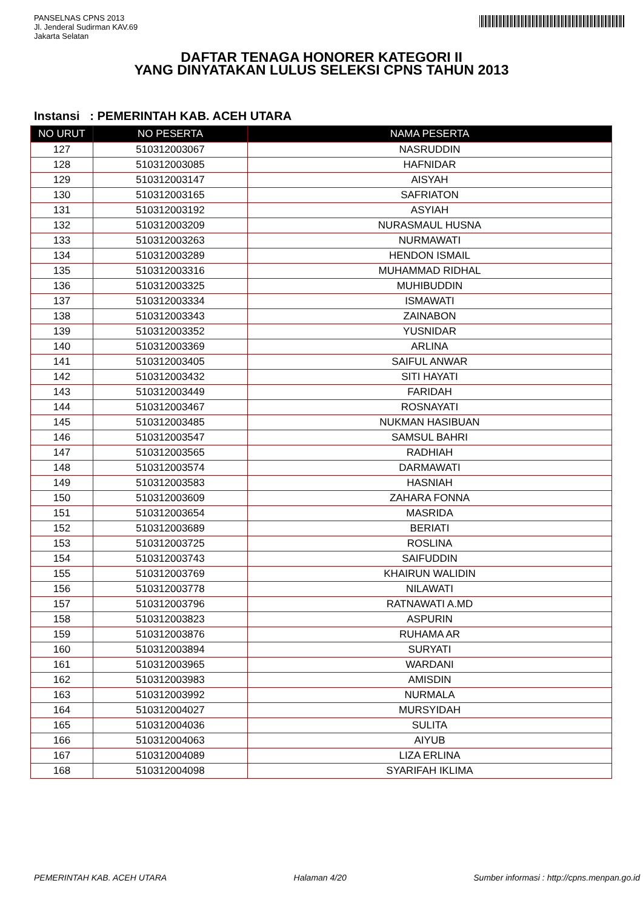PANSELNAS CPNS 2013
Jl. Jenderal Sudirman KAV.69
Jakarta Selatan
DAFTAR TENAGA HONORER KATEGORI II
YANG DINYATAKAN LULUS SELEKSI CPNS TAHUN 2013
Instansi : PEMERINTAH KAB. ACEH UTARA
| NO URUT | NO PESERTA | NAMA PESERTA |
| --- | --- | --- |
| 127 | 510312003067 | NASRUDDIN |
| 128 | 510312003085 | HAFNIDAR |
| 129 | 510312003147 | AISYAH |
| 130 | 510312003165 | SAFRIATON |
| 131 | 510312003192 | ASYIAH |
| 132 | 510312003209 | NURASMAUL HUSNA |
| 133 | 510312003263 | NURMAWATI |
| 134 | 510312003289 | HENDON ISMAIL |
| 135 | 510312003316 | MUHAMMAD RIDHAL |
| 136 | 510312003325 | MUHIBUDDIN |
| 137 | 510312003334 | ISMAWATI |
| 138 | 510312003343 | ZAINABON |
| 139 | 510312003352 | YUSNIDAR |
| 140 | 510312003369 | ARLINA |
| 141 | 510312003405 | SAIFUL ANWAR |
| 142 | 510312003432 | SITI HAYATI |
| 143 | 510312003449 | FARIDAH |
| 144 | 510312003467 | ROSNAYATI |
| 145 | 510312003485 | NUKMAN HASIBUAN |
| 146 | 510312003547 | SAMSUL BAHRI |
| 147 | 510312003565 | RADHIAH |
| 148 | 510312003574 | DARMAWATI |
| 149 | 510312003583 | HASNIAH |
| 150 | 510312003609 | ZAHARA FONNA |
| 151 | 510312003654 | MASRIDA |
| 152 | 510312003689 | BERIATI |
| 153 | 510312003725 | ROSLINA |
| 154 | 510312003743 | SAIFUDDIN |
| 155 | 510312003769 | KHAIRUN WALIDIN |
| 156 | 510312003778 | NILAWATI |
| 157 | 510312003796 | RATNAWATI A.MD |
| 158 | 510312003823 | ASPURIN |
| 159 | 510312003876 | RUHAMA AR |
| 160 | 510312003894 | SURYATI |
| 161 | 510312003965 | WARDANI |
| 162 | 510312003983 | AMISDIN |
| 163 | 510312003992 | NURMALA |
| 164 | 510312004027 | MURSYIDAH |
| 165 | 510312004036 | SULITA |
| 166 | 510312004063 | AIYUB |
| 167 | 510312004089 | LIZA ERLINA |
| 168 | 510312004098 | SYARIFAH IKLIMA |
PEMERINTAH KAB. ACEH UTARA Halaman 4/20 Sumber informasi : http://cpns.menpan.go.id